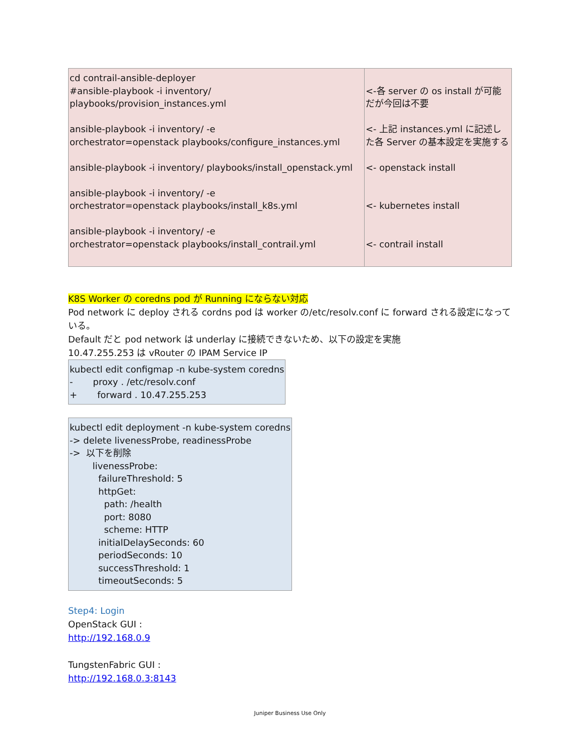| cd contrail-ansible-deployer #ansible-playbook -i inventory/ playbooks/provision_instances.yml ansible-playbook -i inventory/ -e orchestrator=openstack playbooks/configure_instances.yml ansible-playbook -i inventory/ playbooks/install_openstack.yml ansible-playbook -i inventory/ -e orchestrator=openstack playbooks/install_k8s.yml ansible-playbook -i inventory/ -e orchestrator=openstack playbooks/install_contrail.yml | <-各 server の os install が可能だが今回は不要 <- 上記 instances.yml に記述した各 Server の基本設定を実施する <- openstack install <- kubernetes install <- contrail install |
K8S Worker の coredns pod が Running にならない対応
Pod network に deploy される cordns pod は worker の/etc/resolv.conf に forward される設定になっている。
Default だと pod network は underlay に接続できないため、以下の設定を実施
10.47.255.253 は vRouter の IPAM Service IP
| kubectl edit configmap -n kube-system coredns - proxy . /etc/resolv.conf + forward . 10.47.255.253 |
| kubectl edit deployment -n kube-system coredns -> delete livenessProbe, readinessProbe -> 以下を削除 livenessProbe: failureThreshold: 5 httpGet: path: /health port: 8080 scheme: HTTP initialDelaySeconds: 60 periodSeconds: 10 successThreshold: 1 timeoutSeconds: 5 |
Step4: Login
OpenStack GUI :
http://192.168.0.9
TungstenFabric GUI :
http://192.168.0.3:8143
Juniper Business Use Only